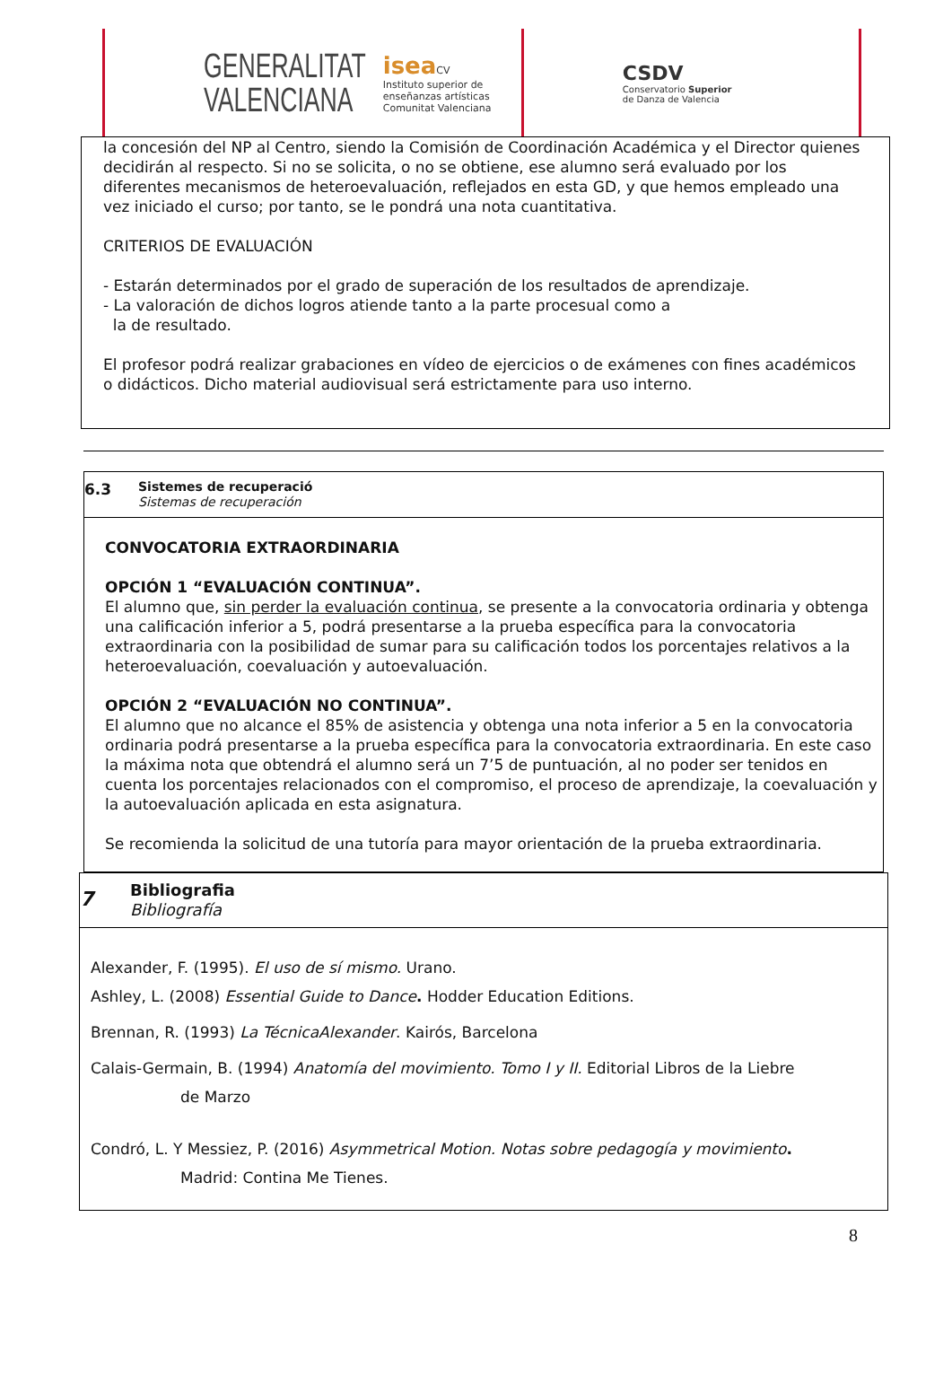GENERALITAT
VALENCIANA
isea CV
Instituto superior de
enseñanzas artísticas
Comunitat Valenciana
CSDV
Conservatorio Superior
de Danza de Valencia
la concesión del NP al Centro, siendo la Comisión de Coordinación Académica y el Director quienes decidirán al respecto. Si no se solicita, o no se obtiene, ese alumno será evaluado por los diferentes mecanismos de heteroevaluación, reflejados en esta GD, y que hemos empleado una vez iniciado el curso; por tanto, se le pondrá una nota cuantitativa.
CRITERIOS DE EVALUACIÓN
- Estarán determinados por el grado de superación de los resultados de aprendizaje.
- La valoración de dichos logros atiende tanto a la parte procesual como a
la de resultado.
El profesor podrá realizar grabaciones en vídeo de ejercicios o de exámenes con fines académicos o didácticos. Dicho material audiovisual será estrictamente para uso interno.
6.3
Sistemes de recuperació
Sistemas de recuperación
CONVOCATORIA EXTRAORDINARIA
OPCIÓN 1 “EVALUACIÓN CONTINUA”.
El alumno que, sin perder la evaluación continua, se presente a la convocatoria ordinaria y obtenga una calificación inferior a 5, podrá presentarse a la prueba específica para la convocatoria extraordinaria con la posibilidad de sumar para su calificación todos los porcentajes relativos a la heteroevaluación, coevaluación y autoevaluación.
OPCIÓN 2 “EVALUACIÓN NO CONTINUA”.
El alumno que no alcance el 85% de asistencia y obtenga una nota inferior a 5 en la convocatoria ordinaria podrá presentarse a la prueba específica para la convocatoria extraordinaria. En este caso la máxima nota que obtendrá el alumno será un 7’5 de puntuación, al no poder ser tenidos en cuenta los porcentajes relacionados con el compromiso, el proceso de aprendizaje, la coevaluación y la autoevaluación aplicada en esta asignatura.
Se recomienda la solicitud de una tutoría para mayor orientación de la prueba extraordinaria.
7
Bibliografia
Bibliografía
Alexander, F. (1995). El uso de sí mismo. Urano.
Ashley, L. (2008) Essential Guide to Dance. Hodder Education Editions.
Brennan, R. (1993) La TécnicaAlexander. Kairós, Barcelona
Calais-Germain, B. (1994) Anatomía del movimiento. Tomo I y II. Editorial Libros de la Liebre
de Marzo
Condró, L. Y Messiez, P. (2016) Asymmetrical Motion. Notas sobre pedagogía y movimiento.
Madrid: Contina Me Tienes.
8